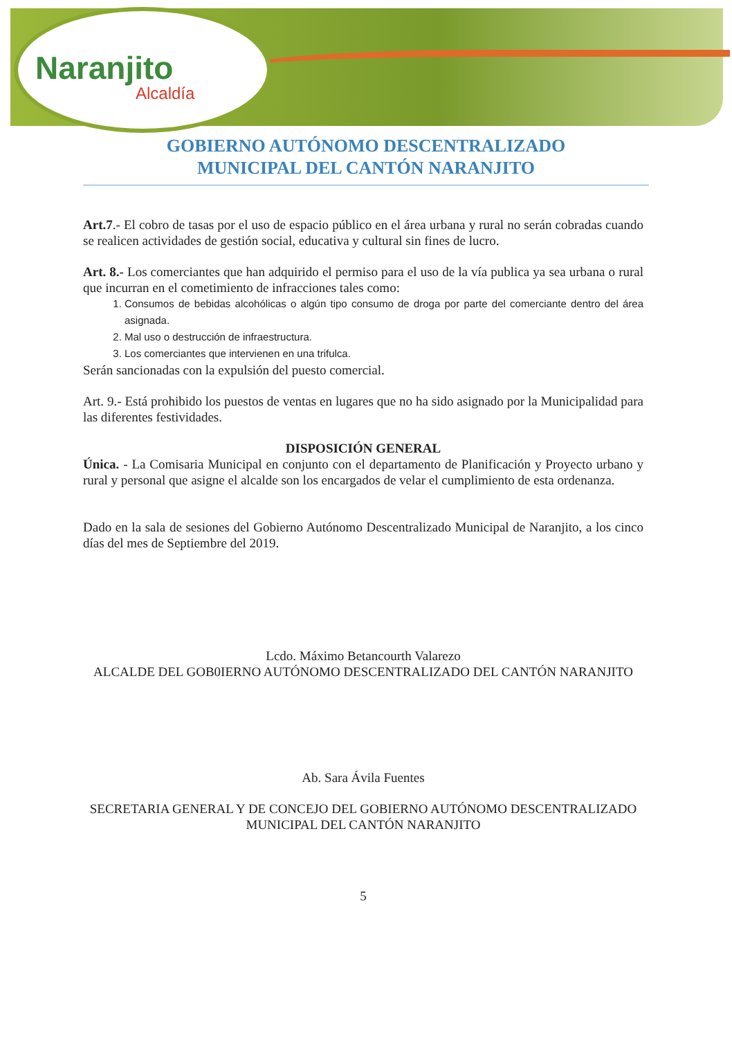Naranjito
Alcaldía
GOBIERNO AUTÓNOMO DESCENTRALIZADO
MUNICIPAL DEL CANTÓN NARANJITO
Art.7.- El cobro de tasas por el uso de espacio público en el área urbana y rural no serán cobradas cuando se realicen actividades de gestión social, educativa y cultural sin fines de lucro.
Art. 8.- Los comerciantes que han adquirido el permiso para el uso de la vía publica ya sea urbana o rural que incurran en el cometimiento de infracciones tales como:
1. Consumos de bebidas alcohólicas o algún tipo consumo de droga por parte del comerciante dentro del área asignada.
2. Mal uso o destrucción de infraestructura.
3. Los comerciantes que intervienen en una trifulca.
Serán sancionadas con la expulsión del puesto comercial.
Art. 9.- Está prohibido los puestos de ventas en lugares que no ha sido asignado por la Municipalidad para las diferentes festividades.
DISPOSICIÓN GENERAL
Única. - La Comisaria Municipal en conjunto con el departamento de Planificación y Proyecto urbano y rural y personal que asigne el alcalde son los encargados de velar el cumplimiento de esta ordenanza.
Dado en la sala de sesiones del Gobierno Autónomo Descentralizado Municipal de Naranjito, a los cinco días del mes de Septiembre del 2019.
Lcdo. Máximo Betancourth Valarezo
ALCALDE DEL GOB0IERNO AUTÓNOMO DESCENTRALIZADO DEL CANTÓN NARANJITO
Ab. Sara Ávila Fuentes
SECRETARIA GENERAL Y DE CONCEJO DEL GOBIERNO AUTÓNOMO DESCENTRALIZADO MUNICIPAL DEL CANTÓN NARANJITO
5